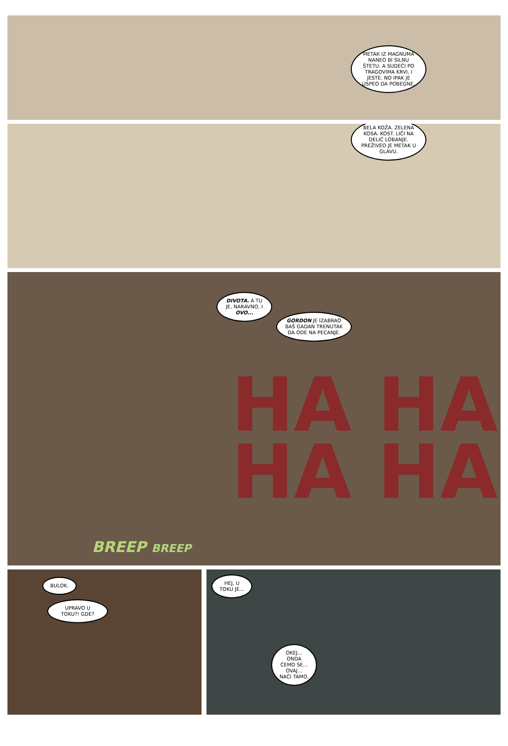METAK IZ MAGNUMA NANEO BI SILNU ŠTETU. A SUDEĆI PO TRAGOVIMA KRVI, I JESTE. NO IPAK JE USPEO DA POBEGNE.
BELA KOŽA. ZELENA KOSA. KOST. LIČI NA DELIĆ LOBANJE. PREŽIVEO JE METAK U GLAVU.
DIVOTA. A TU JE, NARAVNO, I OVO...
GORDON JE IZABRAO BAŠ GADAN TRENUTAK DA ODE NA PECANJE.
HA HA
HA HA
BREEP BREEP
BULOK.
UPRAVO U TOKU?! GDE?
HEJ, U TOKU JE...
OKEJ... ONDA ĆEMO SE... OVAJ... NAĆI TAMO.